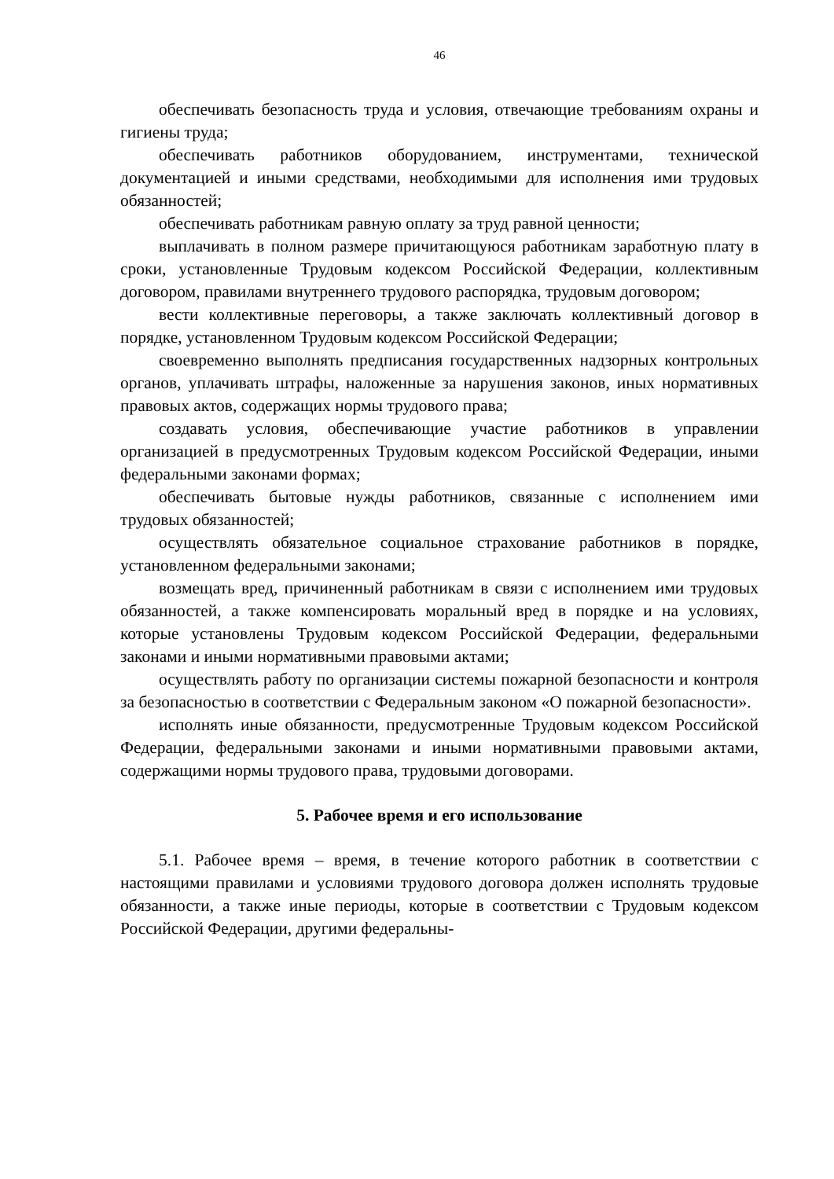46
обеспечивать безопасность труда и условия, отвечающие требованиям охраны и гигиены труда;
обеспечивать работников оборудованием, инструментами, техниче­ской документацией и иными средствами, необходимыми для исполнения ими трудовых обязанностей;
обеспечивать работникам равную оплату за труд равной ценности;
выплачивать в полном размере причитающуюся работникам заработ­ную плату в сроки, установленные Трудовым кодексом Российской Феде­рации, коллективным договором, правилами внутреннего трудового рас­порядка, трудовым договором;
вести коллективные переговоры, а также заключать коллективный до­говор в порядке, установленном Трудовым кодексом Российской Федера­ции;
своевременно выполнять предписания государственных надзорных контрольных органов, уплачивать штрафы, наложенные за нарушения за­конов, иных нормативных правовых актов, содержащих нормы трудового права;
создавать условия, обеспечивающие участие работников в управлении организацией в предусмотренных Трудовым кодексом Российской Феде­рации, иными федеральными законами формах;
обеспечивать бытовые нужды работников, связанные с исполнением ими трудовых обязанностей;
осуществлять обязательное социальное страхование работников в по­рядке, установленном федеральными законами;
возмещать вред, причиненный работникам в связи с исполнением ими трудовых обязанностей, а также компенсировать моральный вред в поряд­ке и на условиях, которые установлены Трудовым кодексом Российской Федерации, федеральными законами и иными нормативными правовыми актами;
осуществлять работу по организации системы пожарной безопасности и контроля за безопасностью в соответствии с Федеральным законом «О пожарной безопасности».
исполнять иные обязанности, предусмотренные Трудовым кодексом Российской Федерации, федеральными законами и иными нормативными правовыми актами, содержащими нормы трудового права, трудовыми до­говорами.
5. Рабочее время и его использование
5.1. Рабочее время – время, в течение которого работник в соответст­вии с настоящими правилами и условиями трудового договора должен ис­полнять трудовые обязанности, а также иные периоды, которые в соответ­ствии с Трудовым кодексом Российской Федерации, другими федеральны-